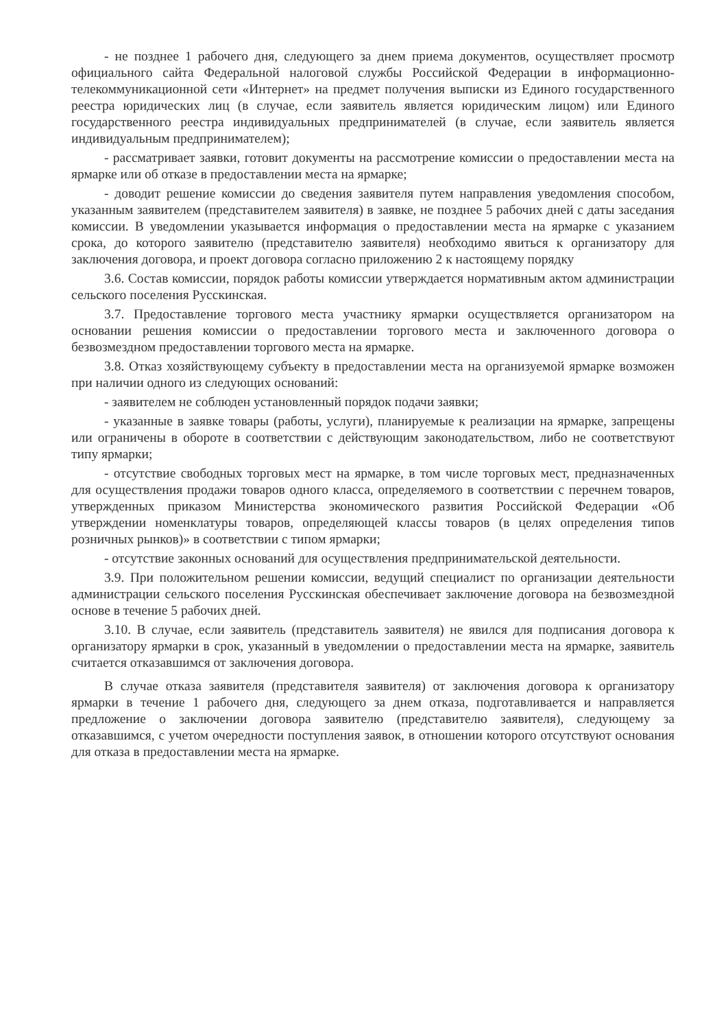- не позднее 1 рабочего дня, следующего за днем приема документов, осуществляет просмотр официального сайта Федеральной налоговой службы Российской Федерации в информационно-телекоммуникационной сети «Интернет» на предмет получения выписки из Единого государственного реестра юридических лиц (в случае, если заявитель является юридическим лицом) или Единого государственного реестра индивидуальных предпринимателей (в случае, если заявитель является индивидуальным предпринимателем);
- рассматривает заявки, готовит документы на рассмотрение комиссии о предоставлении места на ярмарке или об отказе в предоставлении места на ярмарке;
- доводит решение комиссии до сведения заявителя путем направления уведомления способом, указанным заявителем (представителем заявителя) в заявке, не позднее 5 рабочих дней с даты заседания комиссии. В уведомлении указывается информация о предоставлении места на ярмарке с указанием срока, до которого заявителю (представителю заявителя) необходимо явиться к организатору для заключения договора, и проект договора согласно приложению 2 к настоящему порядку
3.6. Состав комиссии, порядок работы комиссии утверждается нормативным актом администрации сельского поселения Русскинская.
3.7. Предоставление торгового места участнику ярмарки осуществляется организатором на основании решения комиссии о предоставлении торгового места и заключенного договора о безвозмездном предоставлении торгового места на ярмарке.
3.8. Отказ хозяйствующему субъекту в предоставлении места на организуемой ярмарке возможен при наличии одного из следующих оснований:
- заявителем не соблюден установленный порядок подачи заявки;
- указанные в заявке товары (работы, услуги), планируемые к реализации на ярмарке, запрещены или ограничены в обороте в соответствии с действующим законодательством, либо не соответствуют типу ярмарки;
- отсутствие свободных торговых мест на ярмарке, в том числе торговых мест, предназначенных для осуществления продажи товаров одного класса, определяемого в соответствии с перечнем товаров, утвержденных приказом Министерства экономического развития Российской Федерации «Об утверждении номенклатуры товаров, определяющей классы товаров (в целях определения типов розничных рынков)» в соответствии с типом ярмарки;
- отсутствие законных оснований для осуществления предпринимательской деятельности.
3.9. При положительном решении комиссии, ведущий специалист по организации деятельности администрации сельского поселения Русскинская обеспечивает заключение договора на безвозмездной основе в течение 5 рабочих дней.
3.10. В случае, если заявитель (представитель заявителя) не явился для подписания договора к организатору ярмарки в срок, указанный в уведомлении о предоставлении места на ярмарке, заявитель считается отказавшимся от заключения договора.
В случае отказа заявителя (представителя заявителя) от заключения договора к организатору ярмарки в течение 1 рабочего дня, следующего за днем отказа, подготавливается и направляется предложение о заключении договора заявителю (представителю заявителя), следующему за отказавшимся, с учетом очередности поступления заявок, в отношении которого отсутствуют основания для отказа в предоставлении места на ярмарке.